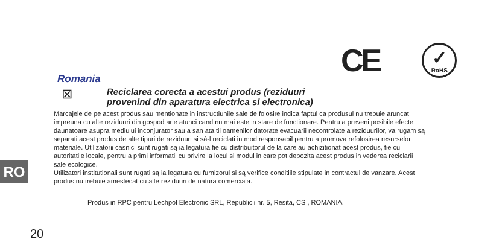CE
✓
RoHS
Romania
⊠
Reciclarea corecta a acestui produs (reziduuri
provenind din aparatura electrica si electronica)
Marcajele de pe acest produs sau mentionate in instructiunile sale de folosire indica faptul ca produsul nu trebuie aruncat impreuna cu alte reziduuri din gospod arie atunci cand nu mai este in stare de functionare. Pentru a preveni posibile efecte daunatoare asupra mediului inconjurator sau a san ata tii oamenilor datorate evacuarii necontrolate a reziduurilor, va rugam są separati acest produs de alte tipuri de reziduuri si sá-l reciclati in mod responsabil pentru a promova refolosirea resurselor materiale. Utilizatorii casnici sunt rugati są ia legatura fie cu distribuitorul de la care au achizitionat acest produs, fie cu autoritatile locale, pentru a primi informatii cu privire la locul si modul in care pot depozita acest produs in vederea reciclarii sale ecologice.
Utilizatori institutionali sunt rugati są ia legatura cu furnizorul si są verifice conditiile stipulate in contractul de vanzare. Acest produs nu trebuie amestecat cu alte reziduuri de natura comerciala.
Produs in RPC pentru Lechpol Electronic SRL, Republicii nr. 5, Resita, CS , ROMANIA.
RO
20